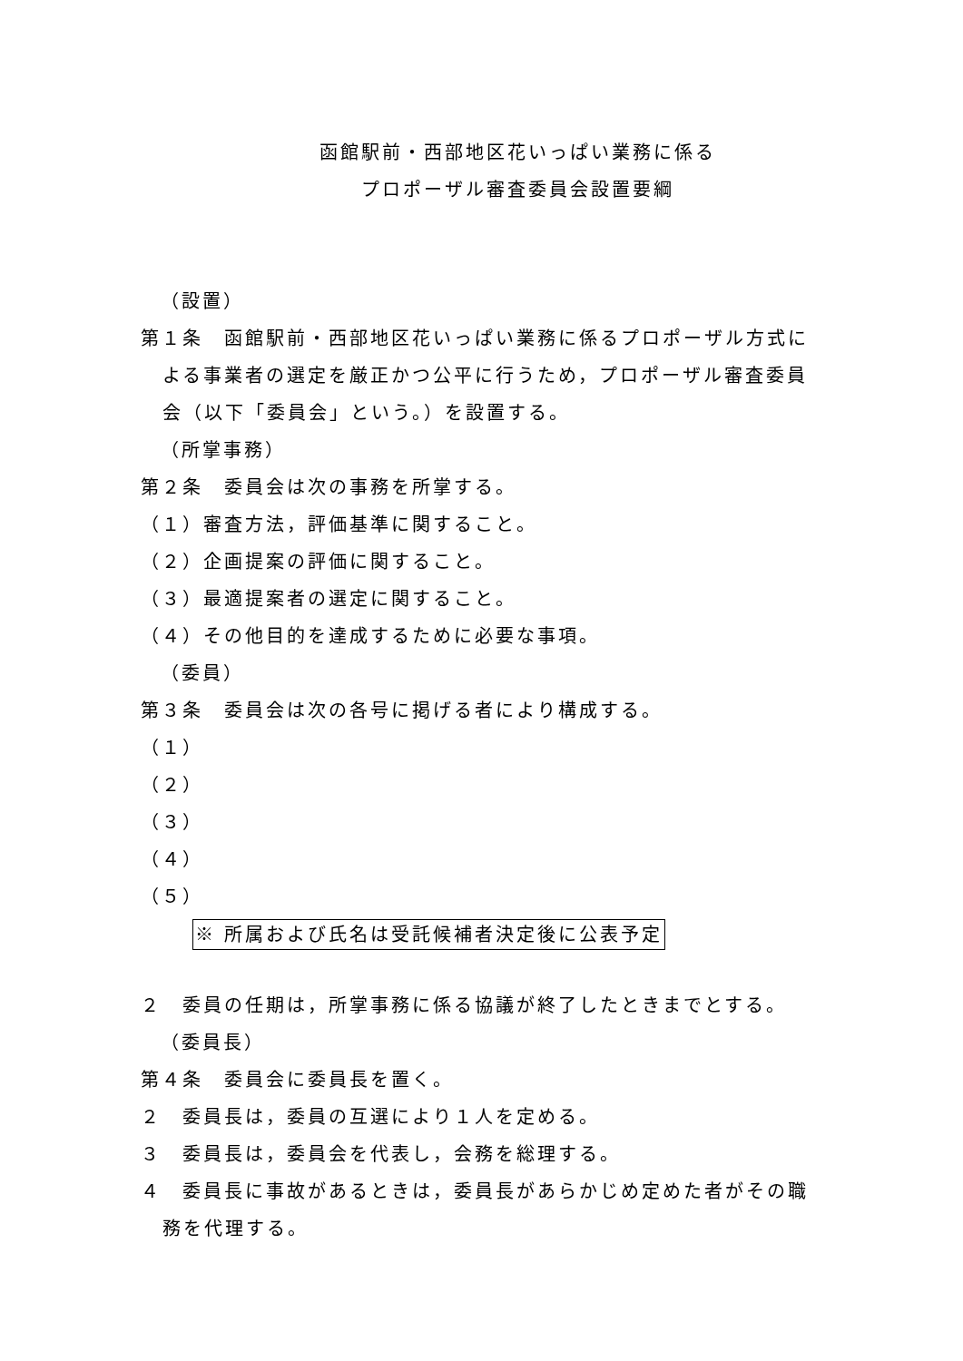函館駅前・西部地区花いっぱい業務に係る
プロポーザル審査委員会設置要綱
（設置）
第１条　函館駅前・西部地区花いっぱい業務に係るプロポーザル方式に
よる事業者の選定を厳正かつ公平に行うため，プロポーザル審査委員
会（以下「委員会」という。）を設置する。
（所掌事務）
第２条　委員会は次の事務を所掌する。
（１）審査方法，評価基準に関すること。
（２）企画提案の評価に関すること。
（３）最適提案者の選定に関すること。
（４）その他目的を達成するために必要な事項。
（委員）
第３条　委員会は次の各号に掲げる者により構成する。
（１）
（２）
（３）
（４）
（５）
※ 所属および氏名は受託候補者決定後に公表予定
２　委員の任期は，所掌事務に係る協議が終了したときまでとする。
（委員長）
第４条　委員会に委員長を置く。
２　委員長は，委員の互選により１人を定める。
３　委員長は，委員会を代表し，会務を総理する。
４　委員長に事故があるときは，委員長があらかじめ定めた者がその職
務を代理する。